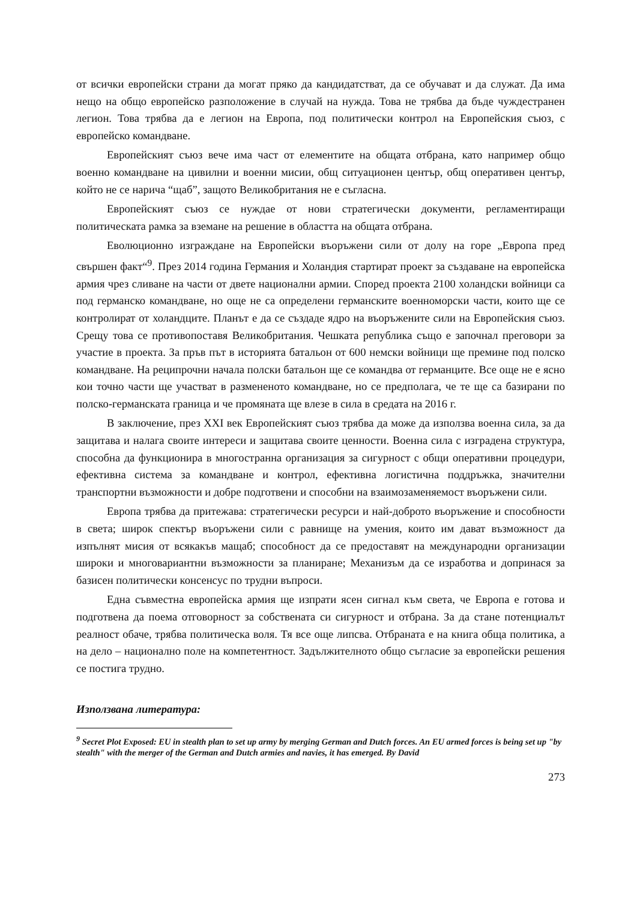от всички европейски страни да могат пряко да кандидатстват, да се обучават и да служат. Да има нещо на общо европейско разположение в случай на нужда. Това не трябва да бъде чуждестранен легион. Това трябва да е легион на Европа, под политически контрол на Европейския съюз, с европейско командване.
Европейският съюз вече има част от елементите на общата отбрана, като например общо военно командване на цивилни и военни мисии, общ ситуационен център, общ оперативен център, който не се нарича “щаб”, защото Великобритания не е съгласна.
Европейският съюз се нуждае от нови стратегически документи, регламентиращи политическата рамка за вземане на решение в областта на общата отбрана.
Еволюционно изграждане на Европейски въоръжени сили от долу на горе „Европа пред свършен факт“<sup>9</sup>. През 2014 година Германия и Холандия стартират проект за създаване на европейска армия чрез сливане на части от двете национални армии. Според проекта 2100 холандски войници са под германско командване, но още не са определени германските военноморски части, които ще се контролират от холандците. Планът е да се създаде ядро на въоръжените сили на Европейския съюз. Срещу това се противопоставя Великобритания. Чешката република също е започнал преговори за участие в проекта. За пръв път в историята батальон от 600 немски войници ще премине под полско командване. На реципрочни начала полски батальон ще се командва от германците. Все още не е ясно кои точно части ще участват в размененото командване, но се предполага, че те ще са базирани по полско-германската граница и че промяната ще влезе в сила в средата на 2016 г.
В заключение, през XXI век Европейският съюз трябва да може да използва военна сила, за да защитава и налага своите интереси и защитава своите ценности. Военна сила с изградена структура, способна да функционира в многостранна организация за сигурност с общи оперативни процедури, ефективна система за командване и контрол, ефективна логистична поддръжка, значителни транспортни възможности и добре подготвени и способни на взаимозаменяемост въоръжени сили.
Европа трябва да притежава: стратегически ресурси и най-доброто въоръжение и способности в света; широк спектър въоръжени сили с равнище на умения, които им дават възможност да изпълнят мисия от всякакъв мащаб; способност да се предоставят на международни организации широки и многовариантни възможности за планиране; Механизъм да се изработва и допринася за базисен политически консенсус по трудни въпроси.
Една съвместна европейска армия ще изпрати ясен сигнал към света, че Европа е готова и подготвена да поема отговорност за собствената си сигурност и отбрана. За да стане потенциалът реалност обаче, трябва политическа воля. Тя все още липсва. Отбраната е на книга обща политика, а на дело – национално поле на компетентност. Задължителното общо съгласие за европейски решения се постига трудно.
Използвана литература:
<sup>9</sup> Secret Plot Exposed: EU in stealth plan to set up army by merging German and Dutch forces. An EU armed forces is being set up "by stealth" with the merger of the German and Dutch armies and navies, it has emerged. By David
273